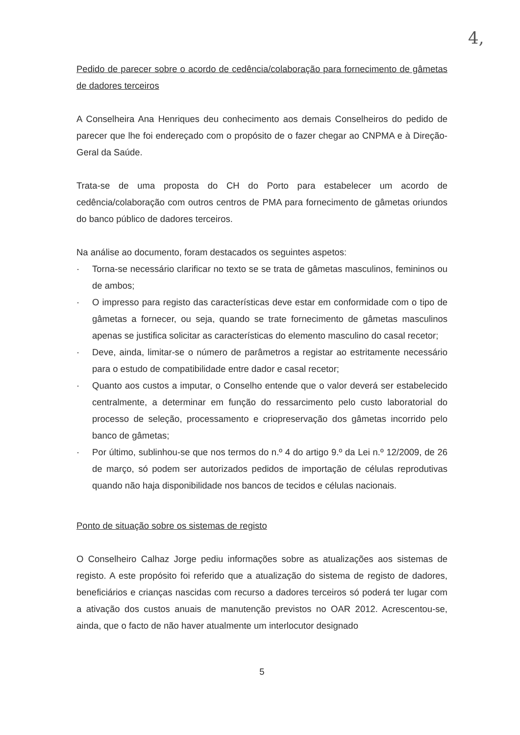4,
Pedido de parecer sobre o acordo de cedência/colaboração para fornecimento de gâmetas de dadores terceiros
A Conselheira Ana Henriques deu conhecimento aos demais Conselheiros do pedido de parecer que lhe foi endereçado com o propósito de o fazer chegar ao CNPMA e à Direção-Geral da Saúde.
Trata-se de uma proposta do CH do Porto para estabelecer um acordo de cedência/colaboração com outros centros de PMA para fornecimento de gâmetas oriundos do banco público de dadores terceiros.
Na análise ao documento, foram destacados os seguintes aspetos:
· Torna-se necessário clarificar no texto se se trata de gâmetas masculinos, femininos ou de ambos;
· O impresso para registo das características deve estar em conformidade com o tipo de gâmetas a fornecer, ou seja, quando se trate fornecimento de gâmetas masculinos apenas se justifica solicitar as características do elemento masculino do casal recetor;
· Deve, ainda, limitar-se o número de parâmetros a registar ao estritamente necessário para o estudo de compatibilidade entre dador e casal recetor;
· Quanto aos custos a imputar, o Conselho entende que o valor deverá ser estabelecido centralmente, a determinar em função do ressarcimento pelo custo laboratorial do processo de seleção, processamento e criopreservação dos gâmetas incorrido pelo banco de gâmetas;
· Por último, sublinhou-se que nos termos do n.º 4 do artigo 9.º da Lei n.º 12/2009, de 26 de março, só podem ser autorizados pedidos de importação de células reprodutivas quando não haja disponibilidade nos bancos de tecidos e células nacionais.
Ponto de situação sobre os sistemas de registo
O Conselheiro Calhaz Jorge pediu informações sobre as atualizações aos sistemas de registo. A este propósito foi referido que a atualização do sistema de registo de dadores, beneficiários e crianças nascidas com recurso a dadores terceiros só poderá ter lugar com a ativação dos custos anuais de manutenção previstos no OAR 2012. Acrescentou-se, ainda, que o facto de não haver atualmente um interlocutor designado
5